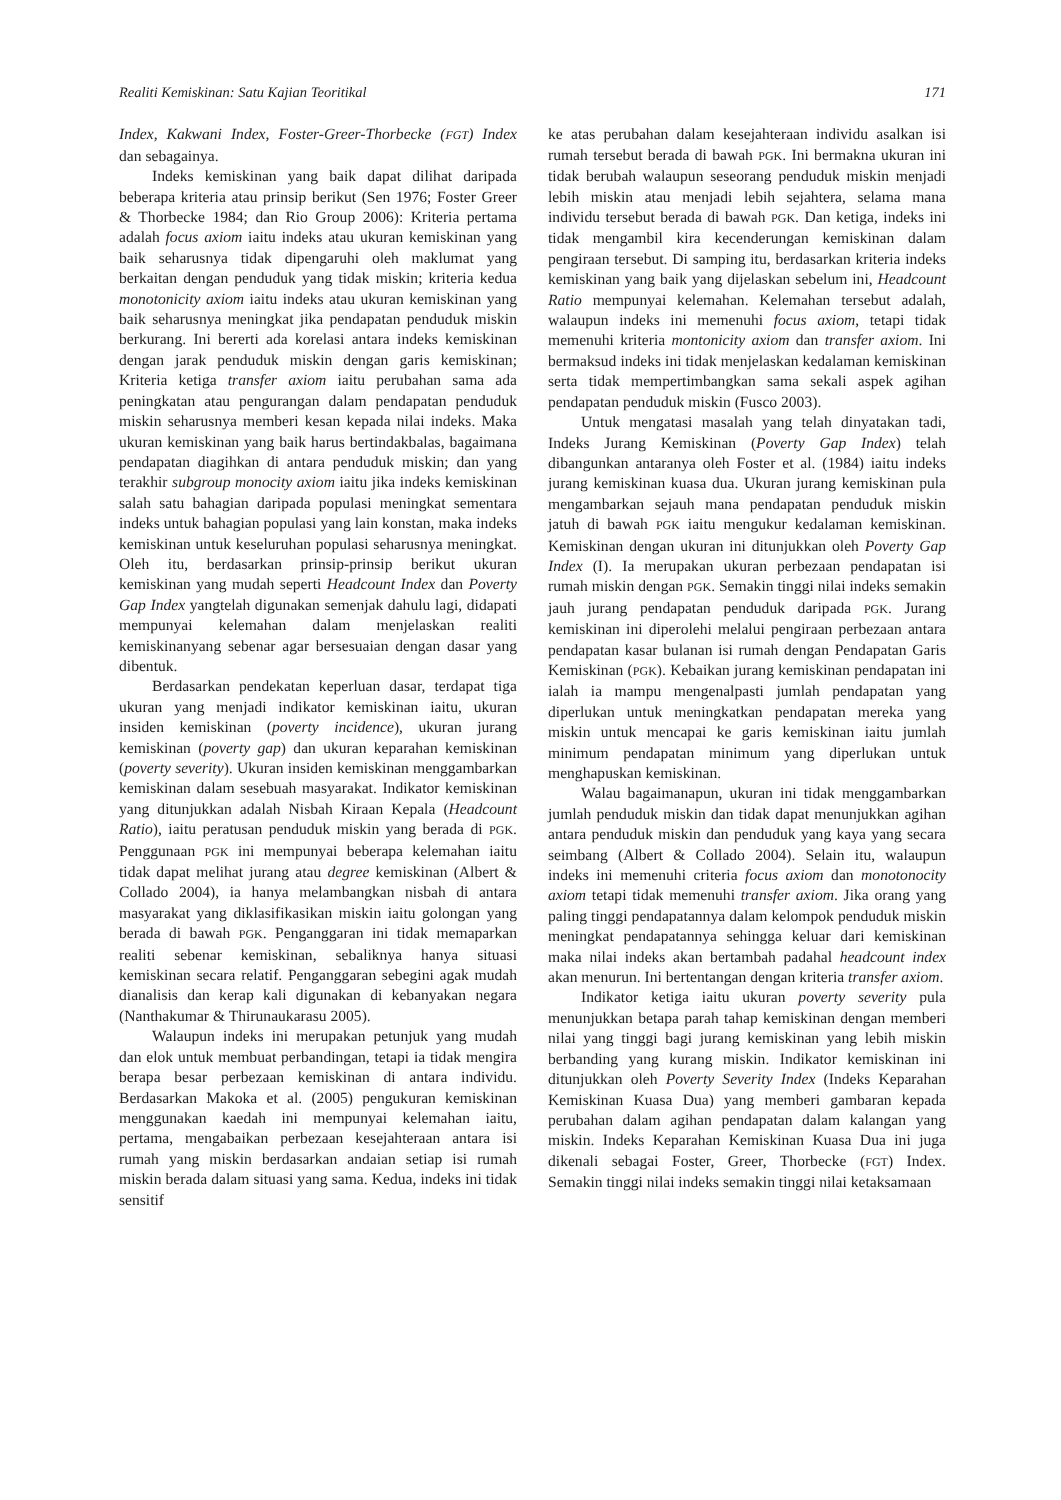Realiti Kemiskinan: Satu Kajian Teoritikal 171
Index, Kakwani Index, Foster-Greer-Thorbecke (FGT) Index dan sebagainya.
Indeks kemiskinan yang baik dapat dilihat daripada beberapa kriteria atau prinsip berikut (Sen 1976; Foster Greer & Thorbecke 1984; dan Rio Group 2006): Kriteria pertama adalah focus axiom iaitu indeks atau ukuran kemiskinan yang baik seharusnya tidak dipengaruhi oleh maklumat yang berkaitan dengan penduduk yang tidak miskin; kriteria kedua monotonicity axiom iaitu indeks atau ukuran kemiskinan yang baik seharusnya meningkat jika pendapatan penduduk miskin berkurang. Ini bererti ada korelasi antara indeks kemiskinan dengan jarak penduduk miskin dengan garis kemiskinan; Kriteria ketiga transfer axiom iaitu perubahan sama ada peningkatan atau pengurangan dalam pendapatan penduduk miskin seharusnya memberi kesan kepada nilai indeks. Maka ukuran kemiskinan yang baik harus bertindakbalas, bagaimana pendapatan diagihkan di antara penduduk miskin; dan yang terakhir subgroup monocity axiom iaitu jika indeks kemiskinan salah satu bahagian daripada populasi meningkat sementara indeks untuk bahagian populasi yang lain konstan, maka indeks kemiskinan untuk keseluruhan populasi seharusnya meningkat. Oleh itu, berdasarkan prinsip-prinsip berikut ukuran kemiskinan yang mudah seperti Headcount Index dan Poverty Gap Index yangtelah digunakan semenjak dahulu lagi, didapati mempunyai kelemahan dalam menjelaskan realiti kemiskinanyang sebenar agar bersesuaian dengan dasar yang dibentuk.
Berdasarkan pendekatan keperluan dasar, terdapat tiga ukuran yang menjadi indikator kemiskinan iaitu, ukuran insiden kemiskinan (poverty incidence), ukuran jurang kemiskinan (poverty gap) dan ukuran keparahan kemiskinan (poverty severity). Ukuran insiden kemiskinan menggambarkan kemiskinan dalam sesebuah masyarakat. Indikator kemiskinan yang ditunjukkan adalah Nisbah Kiraan Kepala (Headcount Ratio), iaitu peratusan penduduk miskin yang berada di PGK. Penggunaan PGK ini mempunyai beberapa kelemahan iaitu tidak dapat melihat jurang atau degree kemiskinan (Albert & Collado 2004), ia hanya melambangkan nisbah di antara masyarakat yang diklasifikasikan miskin iaitu golongan yang berada di bawah PGK. Penganggaran ini tidak memaparkan realiti sebenar kemiskinan, sebaliknya hanya situasi kemiskinan secara relatif. Penganggaran sebegini agak mudah dianalisis dan kerap kali digunakan di kebanyakan negara (Nanthakumar & Thirunaukarasu 2005).
Walaupun indeks ini merupakan petunjuk yang mudah dan elok untuk membuat perbandingan, tetapi ia tidak mengira berapa besar perbezaan kemiskinan di antara individu. Berdasarkan Makoka et al. (2005) pengukuran kemiskinan menggunakan kaedah ini mempunyai kelemahan iaitu, pertama, mengabaikan perbezaan kesejahteraan antara isi rumah yang miskin berdasarkan andaian setiap isi rumah miskin berada dalam situasi yang sama. Kedua, indeks ini tidak sensitif
ke atas perubahan dalam kesejahteraan individu asalkan isi rumah tersebut berada di bawah PGK. Ini bermakna ukuran ini tidak berubah walaupun seseorang penduduk miskin menjadi lebih miskin atau menjadi lebih sejahtera, selama mana individu tersebut berada di bawah PGK. Dan ketiga, indeks ini tidak mengambil kira kecenderungan kemiskinan dalam pengiraan tersebut. Di samping itu, berdasarkan kriteria indeks kemiskinan yang baik yang dijelaskan sebelum ini, Headcount Ratio mempunyai kelemahan. Kelemahan tersebut adalah, walaupun indeks ini memenuhi focus axiom, tetapi tidak memenuhi kriteria montonicity axiom dan transfer axiom. Ini bermaksud indeks ini tidak menjelaskan kedalaman kemiskinan serta tidak mempertimbangkan sama sekali aspek agihan pendapatan penduduk miskin (Fusco 2003).
Untuk mengatasi masalah yang telah dinyatakan tadi, Indeks Jurang Kemiskinan (Poverty Gap Index) telah dibangunkan antaranya oleh Foster et al. (1984) iaitu indeks jurang kemiskinan kuasa dua. Ukuran jurang kemiskinan pula mengambarkan sejauh mana pendapatan penduduk miskin jatuh di bawah PGK iaitu mengukur kedalaman kemiskinan. Kemiskinan dengan ukuran ini ditunjukkan oleh Poverty Gap Index (I). Ia merupakan ukuran perbezaan pendapatan isi rumah miskin dengan PGK. Semakin tinggi nilai indeks semakin jauh jurang pendapatan penduduk daripada PGK. Jurang kemiskinan ini diperolehi melalui pengiraan perbezaan antara pendapatan kasar bulanan isi rumah dengan Pendapatan Garis Kemiskinan (PGK). Kebaikan jurang kemiskinan pendapatan ini ialah ia mampu mengenalpasti jumlah pendapatan yang diperlukan untuk meningkatkan pendapatan mereka yang miskin untuk mencapai ke garis kemiskinan iaitu jumlah minimum pendapatan minimum yang diperlukan untuk menghapuskan kemiskinan.
Walau bagaimanapun, ukuran ini tidak menggambarkan jumlah penduduk miskin dan tidak dapat menunjukkan agihan antara penduduk miskin dan penduduk yang kaya yang secara seimbang (Albert & Collado 2004). Selain itu, walaupun indeks ini memenuhi criteria focus axiom dan monotonocity axiom tetapi tidak memenuhi transfer axiom. Jika orang yang paling tinggi pendapatannya dalam kelompok penduduk miskin meningkat pendapatannya sehingga keluar dari kemiskinan maka nilai indeks akan bertambah padahal headcount index akan menurun. Ini bertentangan dengan kriteria transfer axiom.
Indikator ketiga iaitu ukuran poverty severity pula menunjukkan betapa parah tahap kemiskinan dengan memberi nilai yang tinggi bagi jurang kemiskinan yang lebih miskin berbanding yang kurang miskin. Indikator kemiskinan ini ditunjukkan oleh Poverty Severity Index (Indeks Keparahan Kemiskinan Kuasa Dua) yang memberi gambaran kepada perubahan dalam agihan pendapatan dalam kalangan yang miskin. Indeks Keparahan Kemiskinan Kuasa Dua ini juga dikenali sebagai Foster, Greer, Thorbecke (FGT) Index. Semakin tinggi nilai indeks semakin tinggi nilai ketaksamaan